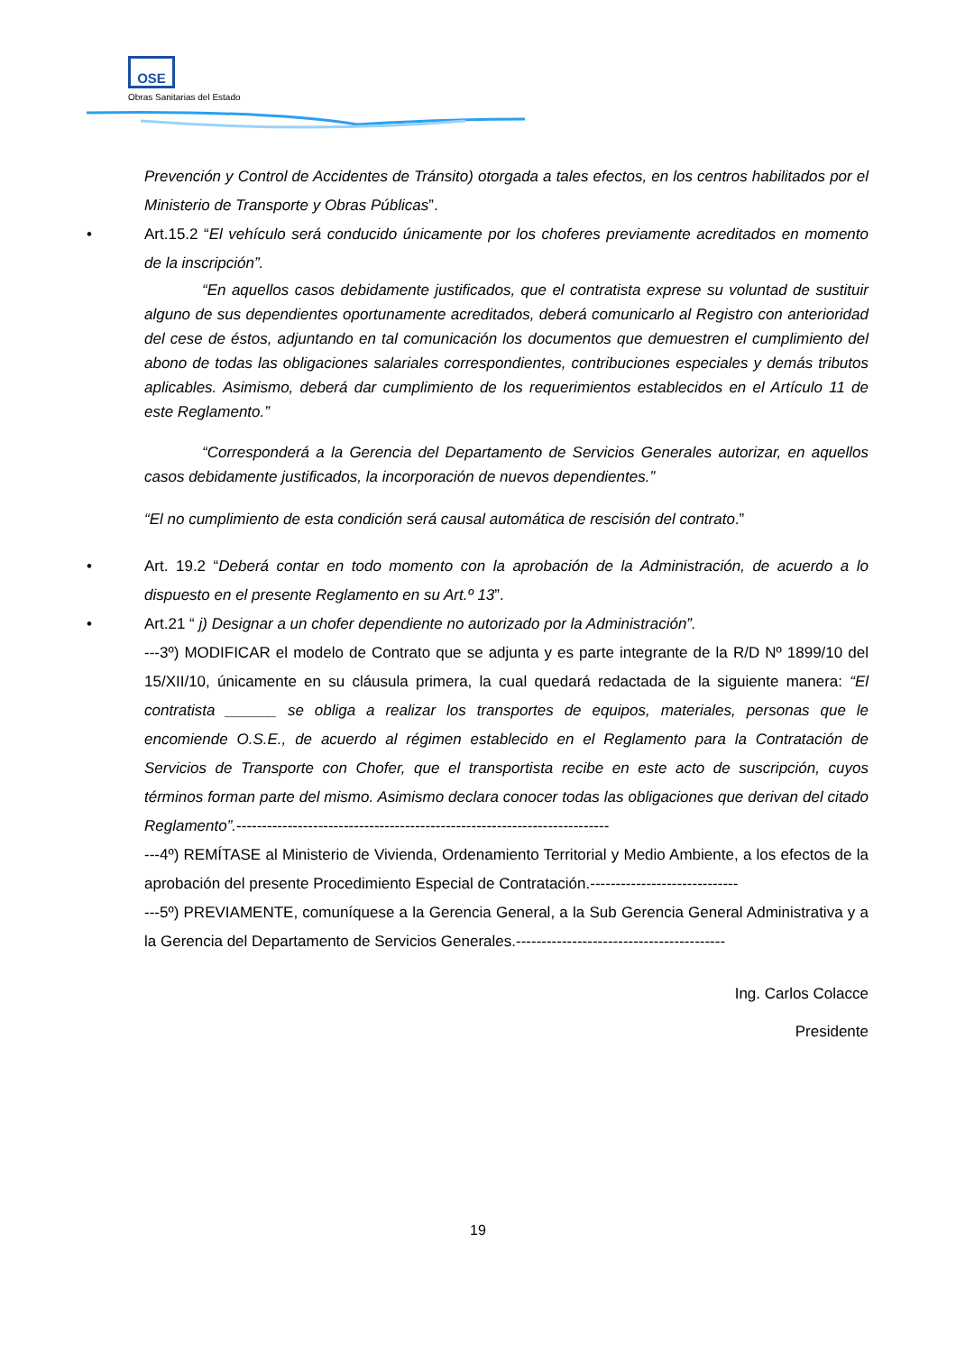OSE
Obras Sanitarias del Estado
Prevención y Control de Accidentes de Tránsito) otorgada a tales efectos, en los centros habilitados por el Ministerio de Transporte y Obras Públicas”.
• Art.15.2 “El vehículo será conducido únicamente por los choferes previamente acreditados en momento de la inscripción”.
“En aquellos casos debidamente justificados, que el contratista exprese su voluntad de sustituir alguno de sus dependientes oportunamente acreditados, deberá comunicarlo al Registro con anterioridad del cese de éstos, adjuntando en tal comunicación los documentos que demuestren el cumplimiento del abono de todas las obligaciones salariales correspondientes, contribuciones especiales y demás tributos aplicables. Asimismo, deberá dar cumplimiento de los requerimientos establecidos en el Artículo 11 de este Reglamento.”
“Corresponderá a la Gerencia del Departamento de Servicios Generales autorizar, en aquellos casos debidamente justificados, la incorporación de nuevos dependientes.”
“El no cumplimiento de esta condición será causal automática de rescisión del contrato.”
• Art. 19.2 “Deberá contar en todo momento con la aprobación de la Administración, de acuerdo a lo dispuesto en el presente Reglamento en su Art.º 13”.
• Art.21 “ j) Designar a un chofer dependiente no autorizado por la Administración”.
---3º) MODIFICAR el modelo de Contrato que se adjunta y es parte integrante de la R/D Nº 1899/10 del 15/XII/10, únicamente en su cláusula primera, la cual quedará redactada de la siguiente manera: “El contratista ______ se obliga a realizar los transportes de equipos, materiales, personas que le encomiende O.S.E., de acuerdo al régimen establecido en el Reglamento para la Contratación de Servicios de Transporte con Chofer, que el transportista recibe en este acto de suscripción, cuyos términos forman parte del mismo. Asimismo declara conocer todas las obligaciones que derivan del citado Reglamento”.-------------------------------------------------------------------------
---4º) REMÍTASE al Ministerio de Vivienda, Ordenamiento Territorial y Medio Ambiente, a los efectos de la aprobación del presente Procedimiento Especial de Contratación.-----------------------------
---5º) PREVIAMENTE, comuníquese a la Gerencia General, a la Sub Gerencia General Administrativa y a la Gerencia del Departamento de Servicios Generales.-----------------------------------------
Ing. Carlos Colacce
Presidente
19